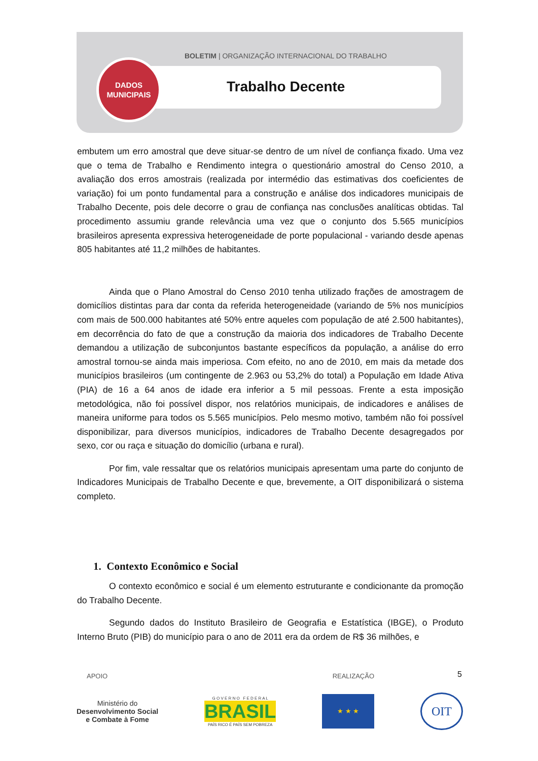BOLETIM | ORGANIZAÇÃO INTERNACIONAL DO TRABALHO
Trabalho Decente
DADOS
MUNICIPAIS
embutem um erro amostral que deve situar-se dentro de um nível de confiança fixado. Uma vez que o tema de Trabalho e Rendimento integra o questionário amostral do Censo 2010, a avaliação dos erros amostrais (realizada por intermédio das estimativas dos coeficientes de variação) foi um ponto fundamental para a construção e análise dos indicadores municipais de Trabalho Decente, pois dele decorre o grau de confiança nas conclusões analíticas obtidas. Tal procedimento assumiu grande relevância uma vez que o conjunto dos 5.565 municípios brasileiros apresenta expressiva heterogeneidade de porte populacional - variando desde apenas 805 habitantes até 11,2 milhões de habitantes.
Ainda que o Plano Amostral do Censo 2010 tenha utilizado frações de amostragem de domicílios distintas para dar conta da referida heterogeneidade (variando de 5% nos municípios com mais de 500.000 habitantes até 50% entre aqueles com população de até 2.500 habitantes), em decorrência do fato de que a construção da maioria dos indicadores de Trabalho Decente demandou a utilização de subconjuntos bastante específicos da população, a análise do erro amostral tornou-se ainda mais imperiosa. Com efeito, no ano de 2010, em mais da metade dos municípios brasileiros (um contingente de 2.963 ou 53,2% do total) a População em Idade Ativa (PIA) de 16 a 64 anos de idade era inferior a 5 mil pessoas. Frente a esta imposição metodológica, não foi possível dispor, nos relatórios municipais, de indicadores e análises de maneira uniforme para todos os 5.565 municípios. Pelo mesmo motivo, também não foi possível disponibilizar, para diversos municípios, indicadores de Trabalho Decente desagregados por sexo, cor ou raça e situação do domicílio (urbana e rural).
Por fim, vale ressaltar que os relatórios municipais apresentam uma parte do conjunto de Indicadores Municipais de Trabalho Decente e que, brevemente, a OIT disponibilizará o sistema completo.
1. Contexto Econômico e Social
O contexto econômico e social é um elemento estruturante e condicionante da promoção do Trabalho Decente.
Segundo dados do Instituto Brasileiro de Geografia e Estatística (IBGE), o Produto Interno Bruto (PIB) do município para o ano de 2011 era da ordem de R$ 36 milhões, e
5
APOIO REALIZAÇÃO
Ministério do
Desenvolvimento Social
e Combate à Fome
G O V E R N O F E D E R A L
BRASIL
PAÍS RICO É PAÍS SEM POBREZA
★ ★ ★
OIT